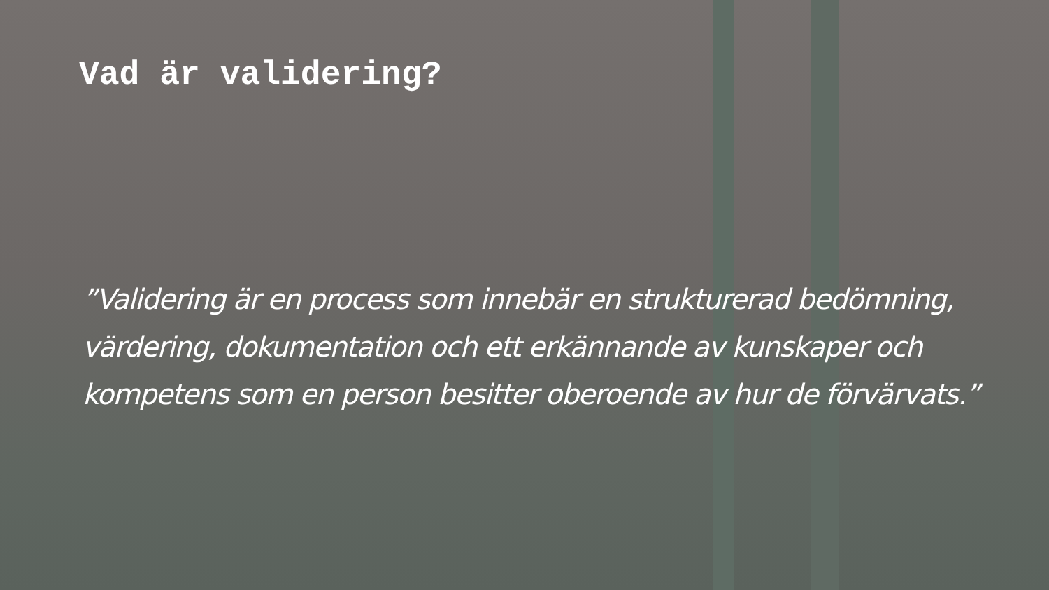Vad är validering?
”Validering är en process som innebär en strukturerad bedömning, värdering, dokumentation och ett erkännande av kunskaper och kompetens som en person besitter oberoende av hur de förvärvats.”